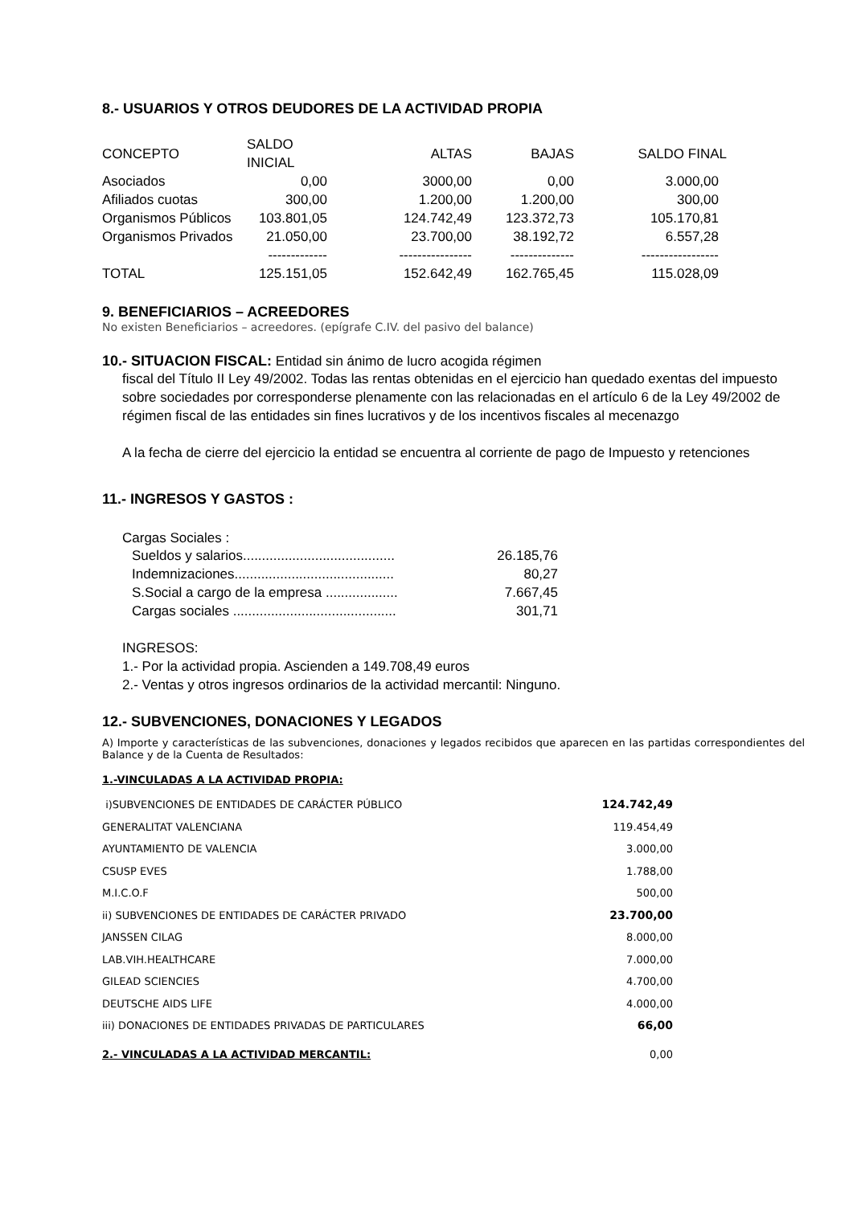8.- USUARIOS Y OTROS DEUDORES DE LA ACTIVIDAD PROPIA
| CONCEPTO | SALDO INICIAL | ALTAS | BAJAS | SALDO FINAL |
| Asociados | 0,00 | 3000,00 | 0,00 | 3.000,00 |
| Afiliados cuotas | 300,00 | 1.200,00 | 1.200,00 | 300,00 |
| Organismos Públicos | 103.801,05 | 124.742,49 | 123.372,73 | 105.170,81 |
| Organismos Privados | 21.050,00 | 23.700,00 | 38.192,72 | 6.557,28 |
| | ------------- | ---------------- | -------------- | ----------------- |
| TOTAL | 125.151,05 | 152.642,49 | 162.765,45 | 115.028,09 |
9. BENEFICIARIOS – ACREEDORES
No existen Beneficiarios – acreedores. (epígrafe C.IV. del pasivo del balance)
10.- SITUACION FISCAL: Entidad sin ánimo de lucro acogida régimen
fiscal del Título II Ley 49/2002. Todas las rentas obtenidas en el ejercicio han quedado exentas del impuesto sobre sociedades por corresponderse plenamente con las relacionadas en el artículo 6 de la Ley 49/2002 de régimen fiscal de las entidades sin fines lucrativos y de los incentivos fiscales al mecenazgo
A la fecha de cierre del ejercicio la entidad se encuentra al corriente de pago de Impuesto y retenciones
11.- INGRESOS Y GASTOS :
Cargas Sociales :
| Sueldos y salarios........................................ | 26.185,76 |
| Indemnizaciones.......................................... | 80,27 |
| S.Social a cargo de la empresa ................... | 7.667,45 |
| Cargas sociales ........................................... | 301,71 |
INGRESOS:
1.- Por la actividad propia. Ascienden a 149.708,49 euros
2.- Ventas y otros ingresos ordinarios de la actividad mercantil: Ninguno.
12.- SUBVENCIONES, DONACIONES Y LEGADOS
A) Importe y características de las subvenciones, donaciones y legados recibidos que aparecen en las partidas correspondientes del Balance y de la Cuenta de Resultados:
1.-VINCULADAS A LA ACTIVIDAD PROPIA:
| i)SUBVENCIONES DE ENTIDADES DE CARÁCTER PÚBLICO | 124.742,49 |
| GENERALITAT VALENCIANA | 119.454,49 |
| AYUNTAMIENTO DE VALENCIA | 3.000,00 |
| CSUSP EVES | 1.788,00 |
| M.I.C.O.F | 500,00 |
| ii) SUBVENCIONES DE ENTIDADES DE CARÁCTER PRIVADO | 23.700,00 |
| JANSSEN CILAG | 8.000,00 |
| LAB.VIH.HEALTHCARE | 7.000,00 |
| GILEAD SCIENCIES | 4.700,00 |
| DEUTSCHE AIDS LIFE | 4.000,00 |
| iii) DONACIONES DE ENTIDADES PRIVADAS DE PARTICULARES | 66,00 |
| 2.- VINCULADAS A LA ACTIVIDAD MERCANTIL: | 0,00 |